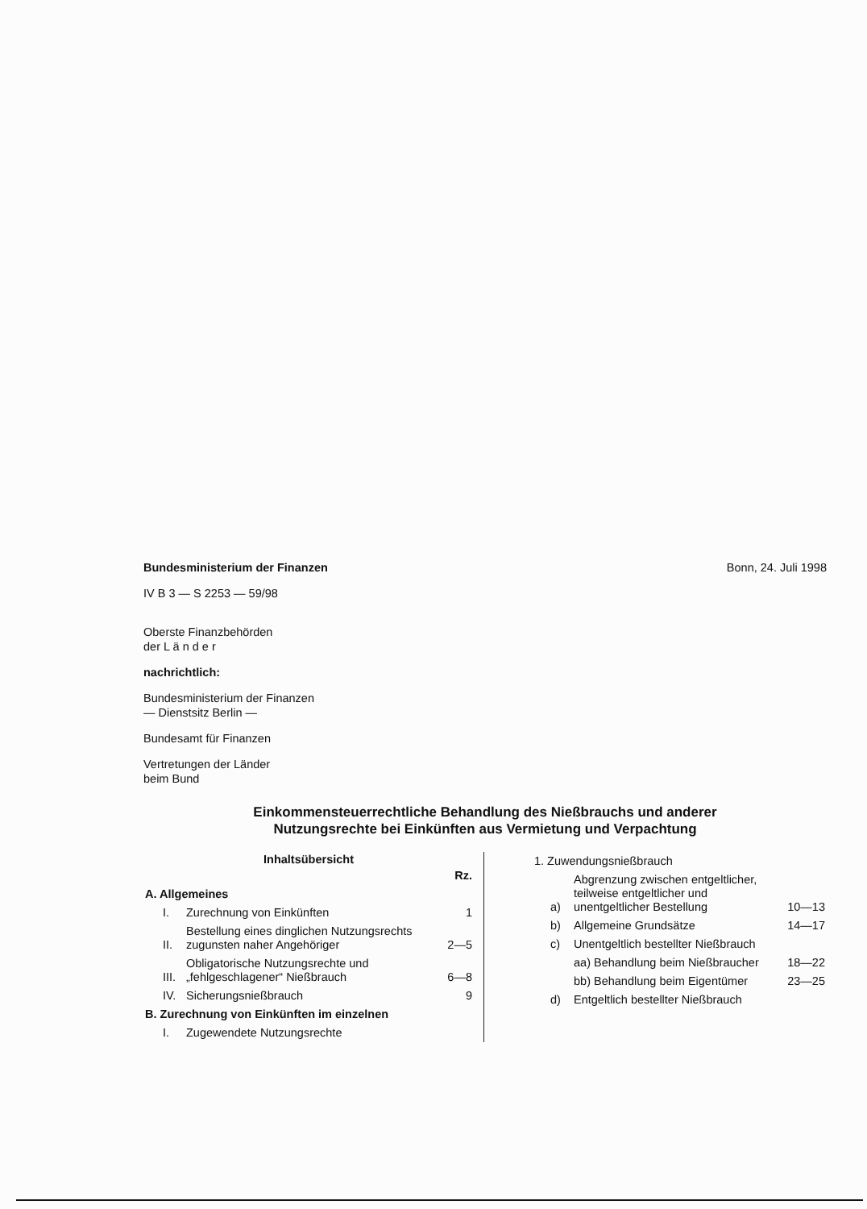Bundesministerium der Finanzen Bonn, 24. Juli 1998
IV B 3 — S 2253 — 59/98
Oberste Finanzbehörden
der L ä n d e r
nachrichtlich:
Bundesministerium der Finanzen
— Dienstsitz Berlin —
Bundesamt für Finanzen
Vertretungen der Länder
beim Bund
Einkommensteuerrechtliche Behandlung des Nießbrauchs und anderer
Nutzungsrechte bei Einkünften aus Vermietung und Verpachtung
Inhaltsübersicht
| | | Rz. |
| A. Allgemeines | | |
| I. | Zurechnung von Einkünften | 1 |
| II. | Bestellung eines dinglichen Nutzungsrechts zugunsten naher Angehöriger | 2—5 |
| III. | Obligatorische Nutzungsrechte und „fehlgeschlagener“ Nießbrauch | 6—8 |
| IV. | Sicherungsnießbrauch | 9 |
| B. Zurechnung von Einkünften im einzelnen | | |
| I. | Zugewendete Nutzungsrechte | |
| 1. Zuwendungsnießbrauch | | |
| a) | Abgrenzung zwischen entgeltlicher, teilweise entgeltlicher und unentgeltlicher Bestellung | 10—13 |
| b) | Allgemeine Grundsätze | 14—17 |
| c) | Unentgeltlich bestellter Nießbrauch | |
| | aa) Behandlung beim Nießbraucher | 18—22 |
| | bb) Behandlung beim Eigentümer | 23—25 |
| d) | Entgeltlich bestellter Nießbrauch | |